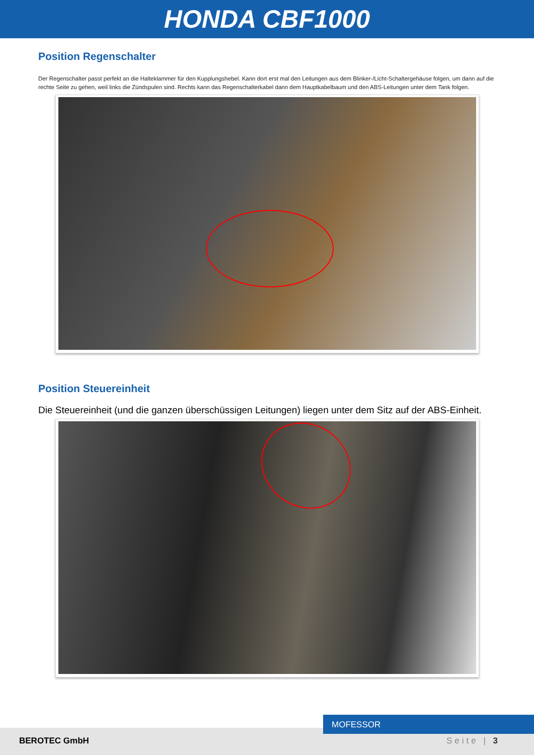HONDA CBF1000
Position Regenschalter
Der Regenschalter passt perfekt an die Halteklammer für den Kupplungshebel. Kann dort erst mal den Leitungen aus dem Blinker-/Licht-Schaltergehäuse folgen, um dann auf die rechte Seite zu gehen, weil links die Zündspulen sind. Rechts kann das Regenschalterkabel dann dem Hauptkabelbaum und den ABS-Leitungen unter dem Tank folgen.
Position Steuereinheit
Die Steuereinheit (und die ganzen überschüssigen Leitungen) liegen unter dem Sitz auf der ABS-Einheit.
BEROTEC GmbH Seite | 3
MOFESSOR